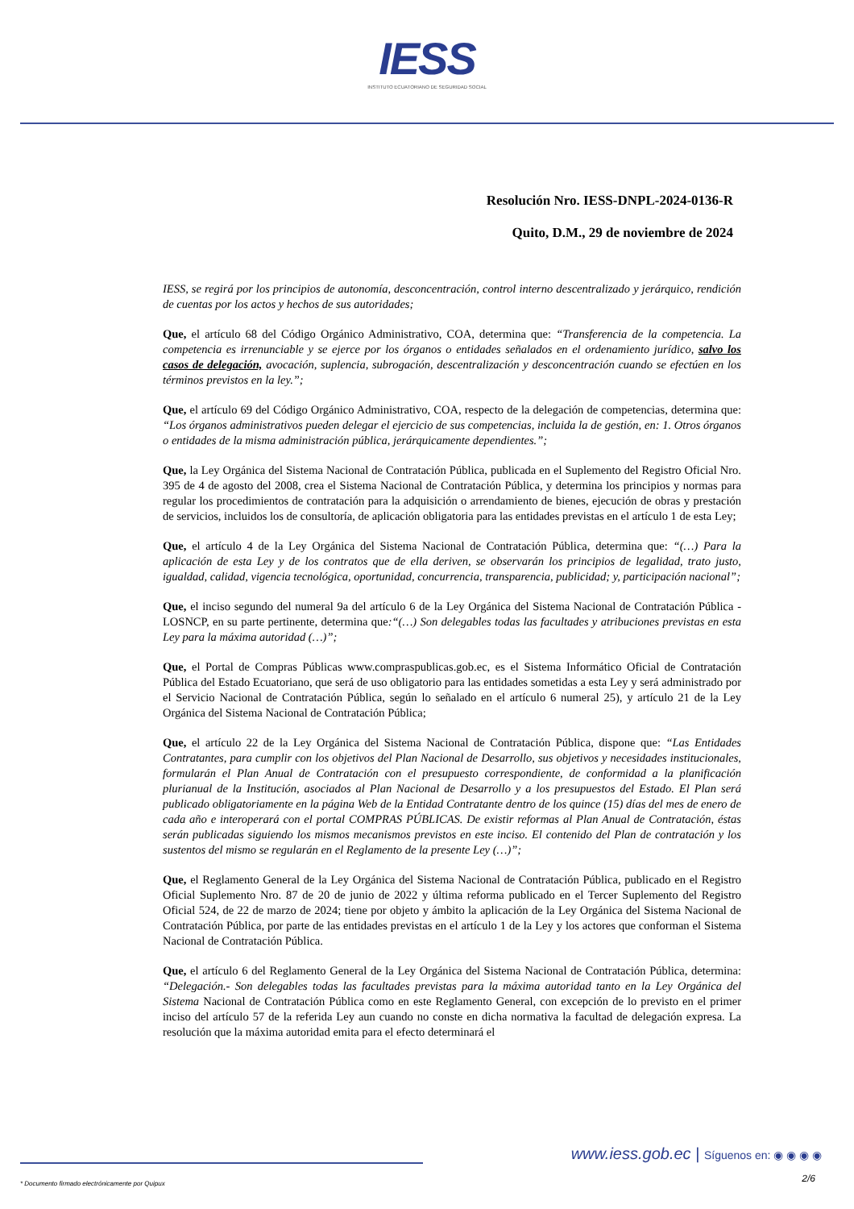IESS
INSTITUTO ECUATORIANO DE SEGURIDAD SOCIAL
Resolución Nro. IESS-DNPL-2024-0136-R
Quito, D.M., 29 de noviembre de 2024
IESS, se regirá por los principios de autonomía, desconcentración, control interno descentralizado y jerárquico, rendición de cuentas por los actos y hechos de sus autoridades;
Que, el artículo 68 del Código Orgánico Administrativo, COA, determina que: “Transferencia de la competencia. La competencia es irrenunciable y se ejerce por los órganos o entidades señalados en el ordenamiento jurídico, salvo los casos de delegación, avocación, suplencia, subrogación, descentralización y desconcentración cuando se efectúen en los términos previstos en la ley.”;
Que, el artículo 69 del Código Orgánico Administrativo, COA, respecto de la delegación de competencias, determina que: “Los órganos administrativos pueden delegar el ejercicio de sus competencias, incluida la de gestión, en: 1. Otros órganos o entidades de la misma administración pública, jerárquicamente dependientes.”;
Que, la Ley Orgánica del Sistema Nacional de Contratación Pública, publicada en el Suplemento del Registro Oficial Nro. 395 de 4 de agosto del 2008, crea el Sistema Nacional de Contratación Pública, y determina los principios y normas para regular los procedimientos de contratación para la adquisición o arrendamiento de bienes, ejecución de obras y prestación de servicios, incluidos los de consultoría, de aplicación obligatoria para las entidades previstas en el artículo 1 de esta Ley;
Que, el artículo 4 de la Ley Orgánica del Sistema Nacional de Contratación Pública, determina que: “(…) Para la aplicación de esta Ley y de los contratos que de ella deriven, se observarán los principios de legalidad, trato justo, igualdad, calidad, vigencia tecnológica, oportunidad, concurrencia, transparencia, publicidad; y, participación nacional”;
Que, el inciso segundo del numeral 9a del artículo 6 de la Ley Orgánica del Sistema Nacional de Contratación Pública -LOSNCP, en su parte pertinente, determina que:“(…) Son delegables todas las facultades y atribuciones previstas en esta Ley para la máxima autoridad (…)”;
Que, el Portal de Compras Públicas www.compraspublicas.gob.ec, es el Sistema Informático Oficial de Contratación Pública del Estado Ecuatoriano, que será de uso obligatorio para las entidades sometidas a esta Ley y será administrado por el Servicio Nacional de Contratación Pública, según lo señalado en el artículo 6 numeral 25), y artículo 21 de la Ley Orgánica del Sistema Nacional de Contratación Pública;
Que, el artículo 22 de la Ley Orgánica del Sistema Nacional de Contratación Pública, dispone que: “Las Entidades Contratantes, para cumplir con los objetivos del Plan Nacional de Desarrollo, sus objetivos y necesidades institucionales, formularán el Plan Anual de Contratación con el presupuesto correspondiente, de conformidad a la planificación plurianual de la Institución, asociados al Plan Nacional de Desarrollo y a los presupuestos del Estado. El Plan será publicado obligatoriamente en la página Web de la Entidad Contratante dentro de los quince (15) días del mes de enero de cada año e interoperará con el portal COMPRAS PÚBLICAS. De existir reformas al Plan Anual de Contratación, éstas serán publicadas siguiendo los mismos mecanismos previstos en este inciso. El contenido del Plan de contratación y los sustentos del mismo se regularán en el Reglamento de la presente Ley (…)”;
Que, el Reglamento General de la Ley Orgánica del Sistema Nacional de Contratación Pública, publicado en el Registro Oficial Suplemento Nro. 87 de 20 de junio de 2022 y última reforma publicado en el Tercer Suplemento del Registro Oficial 524, de 22 de marzo de 2024; tiene por objeto y ámbito la aplicación de la Ley Orgánica del Sistema Nacional de Contratación Pública, por parte de las entidades previstas en el artículo 1 de la Ley y los actores que conforman el Sistema Nacional de Contratación Pública.
Que, el artículo 6 del Reglamento General de la Ley Orgánica del Sistema Nacional de Contratación Pública, determina: “Delegación.- Son delegables todas las facultades previstas para la máxima autoridad tanto en la Ley Orgánica del Sistema Nacional de Contratación Pública como en este Reglamento General, con excepción de lo previsto en el primer inciso del artículo 57 de la referida Ley aun cuando no conste en dicha normativa la facultad de delegación expresa. La resolución que la máxima autoridad emita para el efecto determinará el
www.iess.gob.ec | Síguenos en: ◉ ◉ ◉ ◉
2/6
* Documento firmado electrónicamente por Quipux